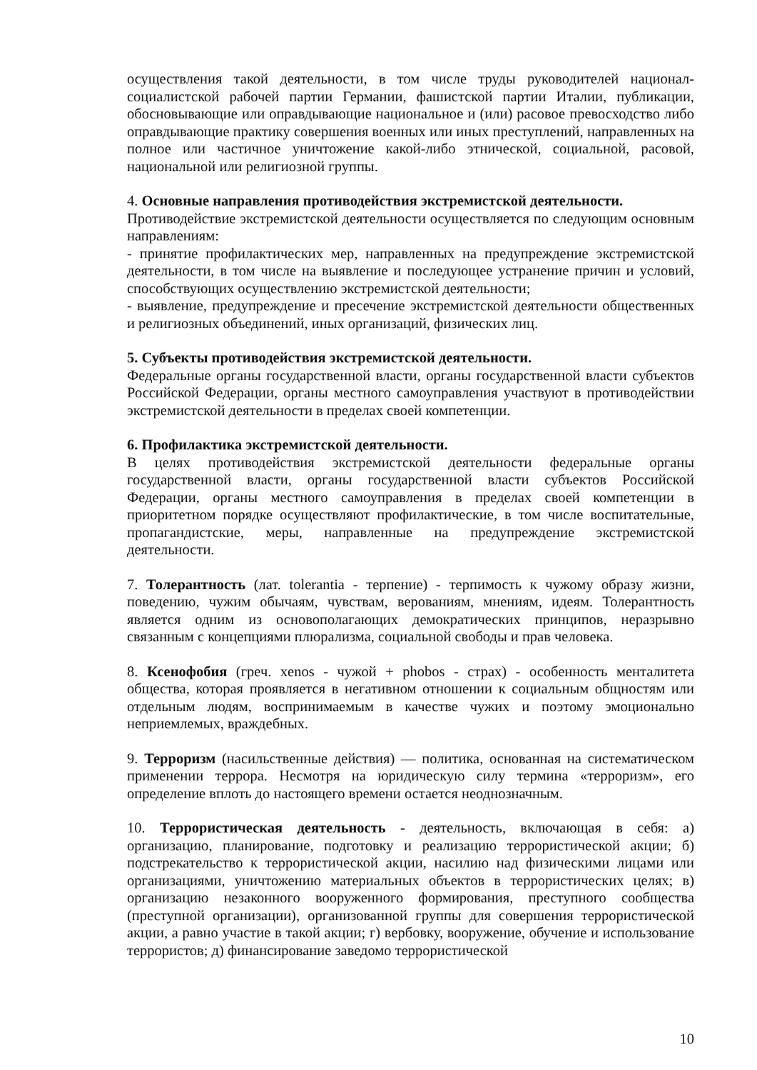осуществления такой деятельности, в том числе труды руководителей национал-социалистской рабочей партии Германии, фашистской партии Италии, публикации, обосновывающие или оправдывающие национальное и (или) расовое превосходство либо оправдывающие практику совершения военных или иных преступлений, направленных на полное или частичное уничтожение какой-либо этнической, социальной, расовой, национальной или религиозной группы.
4. Основные направления противодействия экстремистской деятельности.
Противодействие экстремистской деятельности осуществляется по следующим основным направлениям:
- принятие профилактических мер, направленных на предупреждение экстремистской деятельности, в том числе на выявление и последующее устранение причин и условий, способствующих осуществлению экстремистской деятельности;
- выявление, предупреждение и пресечение экстремистской деятельности общественных и религиозных объединений, иных организаций, физических лиц.
5. Субъекты противодействия экстремистской деятельности.
Федеральные органы государственной власти, органы государственной власти субъектов Российской Федерации, органы местного самоуправления участвуют в противодействии экстремистской деятельности в пределах своей компетенции.
6. Профилактика экстремистской деятельности.
В целях противодействия экстремистской деятельности федеральные органы государственной власти, органы государственной власти субъектов Российской Федерации, органы местного самоуправления в пределах своей компетенции в приоритетном порядке осуществляют профилактические, в том числе воспитательные, пропагандистские, меры, направленные на предупреждение экстремистской деятельности.
7. Толерантность (лат. tolerantia - терпение) - терпимость к чужому образу жизни, поведению, чужим обычаям, чувствам, верованиям, мнениям, идеям. Толерантность является одним из основополагающих демократических принципов, неразрывно связанным с концепциями плюрализма, социальной свободы и прав человека.
8. Ксенофобия (греч. xenos - чужой + phobos - страх) - особенность менталитета общества, которая проявляется в негативном отношении к социальным общностям или отдельным людям, воспринимаемым в качестве чужих и поэтому эмоционально неприемлемых, враждебных.
9. Терроризм (насильственные действия) — политика, основанная на систематическом применении террора. Несмотря на юридическую силу термина «терроризм», его определение вплоть до настоящего времени остается неоднозначным.
10. Террористическая деятельность - деятельность, включающая в себя: а) организацию, планирование, подготовку и реализацию террористической акции; б) подстрекательство к террористической акции, насилию над физическими лицами или организациями, уничтожению материальных объектов в террористических целях; в) организацию незаконного вооруженного формирования, преступного сообщества (преступной организации), организованной группы для совершения террористической акции, а равно участие в такой акции; г) вербовку, вооружение, обучение и использование террористов; д) финансирование заведомо террористической
10